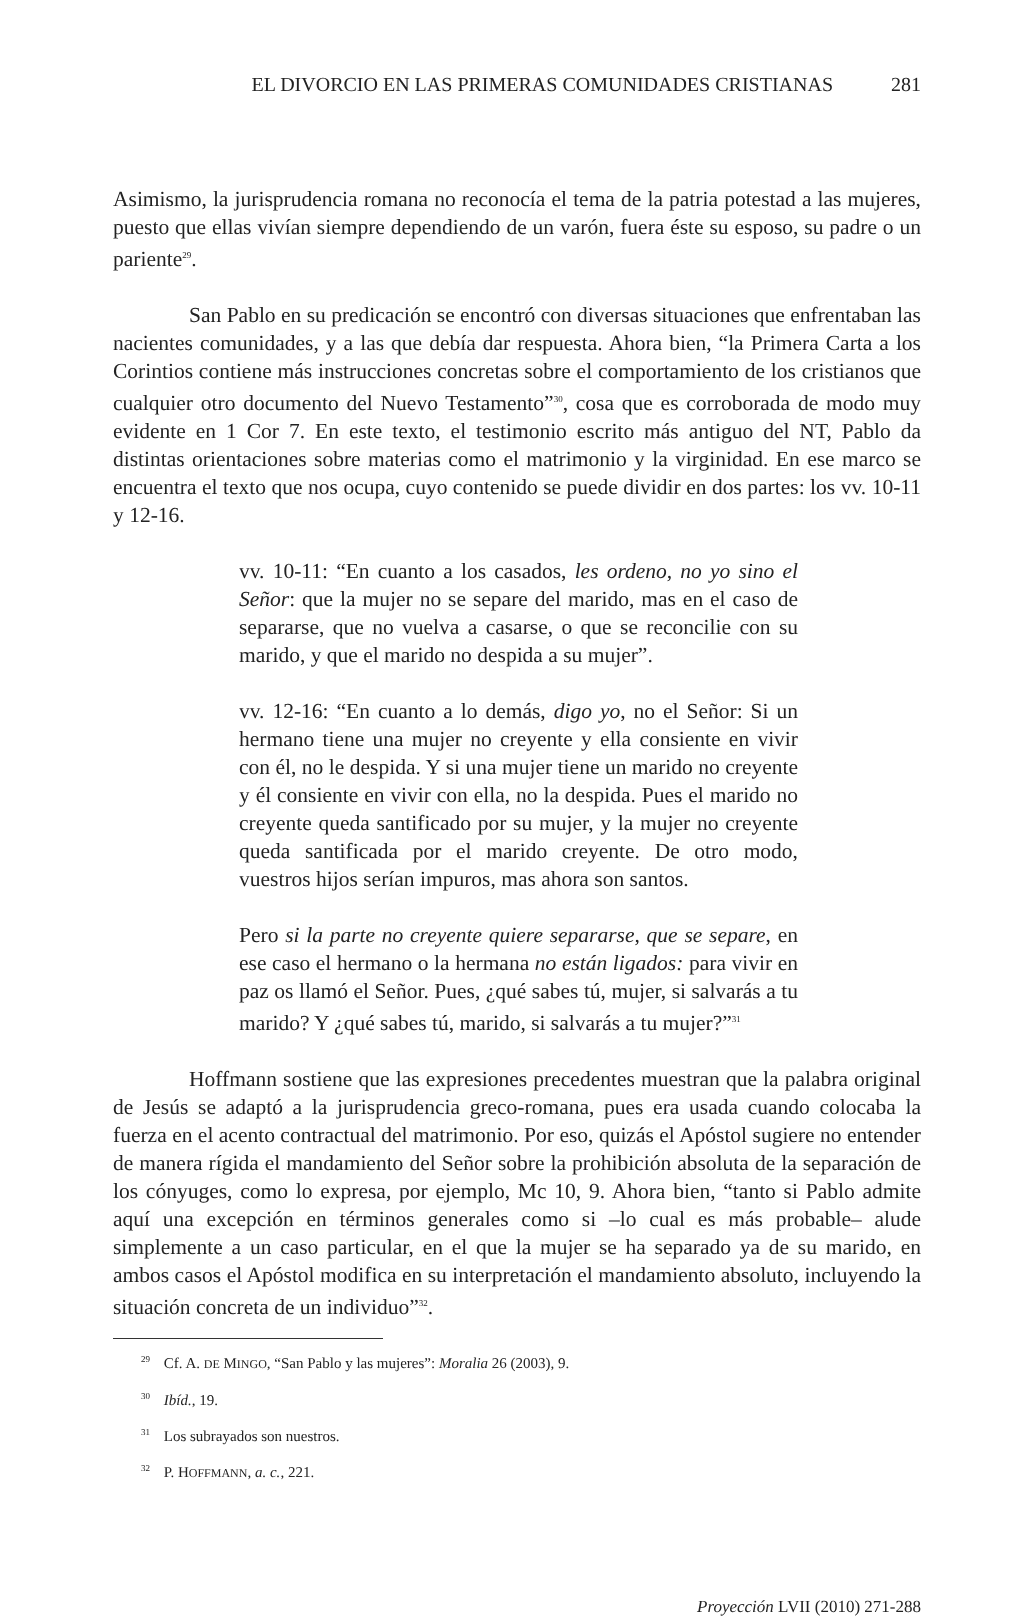EL DIVORCIO EN LAS PRIMERAS COMUNIDADES CRISTIANAS 281
Asimismo, la jurisprudencia romana no reconocía el tema de la patria potestad a las mujeres, puesto que ellas vivían siempre dependiendo de un varón, fuera éste su esposo, su padre o un pariente<sup>29</sup>.
San Pablo en su predicación se encontró con diversas situaciones que enfrentaban las nacientes comunidades, y a las que debía dar respuesta. Ahora bien, “la Primera Carta a los Corintios contiene más instrucciones concretas sobre el comportamiento de los cristianos que cualquier otro documento del Nuevo Testamento”<sup>30</sup>, cosa que es corroborada de modo muy evidente en 1 Cor 7. En este texto, el testimonio escrito más antiguo del NT, Pablo da distintas orientaciones sobre materias como el matrimonio y la virginidad. En ese marco se encuentra el texto que nos ocupa, cuyo contenido se puede dividir en dos partes: los vv. 10-11 y 12-16.
vv. 10-11: “En cuanto a los casados, les ordeno, no yo sino el Señor: que la mujer no se separe del marido, mas en el caso de separarse, que no vuelva a casarse, o que se reconcilie con su marido, y que el marido no despida a su mujer”.
vv. 12-16: “En cuanto a lo demás, digo yo, no el Señor: Si un hermano tiene una mujer no creyente y ella consiente en vivir con él, no le despida. Y si una mujer tiene un marido no creyente y él consiente en vivir con ella, no la despida. Pues el marido no creyente queda santificado por su mujer, y la mujer no creyente queda santificada por el marido creyente. De otro modo, vuestros hijos serían impuros, mas ahora son santos.
Pero si la parte no creyente quiere separarse, que se separe, en ese caso el hermano o la hermana no están ligados: para vivir en paz os llamó el Señor. Pues, ¿qué sabes tú, mujer, si salvarás a tu marido? Y ¿qué sabes tú, marido, si salvarás a tu mujer?”<sup>31</sup>
Hoffmann sostiene que las expresiones precedentes muestran que la palabra original de Jesús se adaptó a la jurisprudencia greco-romana, pues era usada cuando colocaba la fuerza en el acento contractual del matrimonio. Por eso, quizás el Apóstol sugiere no entender de manera rígida el mandamiento del Señor sobre la prohibición absoluta de la separación de los cónyuges, como lo expresa, por ejemplo, Mc 10, 9. Ahora bien, “tanto si Pablo admite aquí una excepción en términos generales como si –lo cual es más probable– alude simplemente a un caso particular, en el que la mujer se ha separado ya de su marido, en ambos casos el Apóstol modifica en su interpretación el mandamiento absoluto, incluyendo la situación concreta de un individuo”<sup>32</sup>.
<sup>29</sup> Cf. A. DE MINGO, “San Pablo y las mujeres”: Moralia 26 (2003), 9.
<sup>30</sup> Ibíd., 19.
<sup>31</sup> Los subrayados son nuestros.
<sup>32</sup> P. HOFFMANN, a. c., 221.
Proyección LVII (2010) 271-288